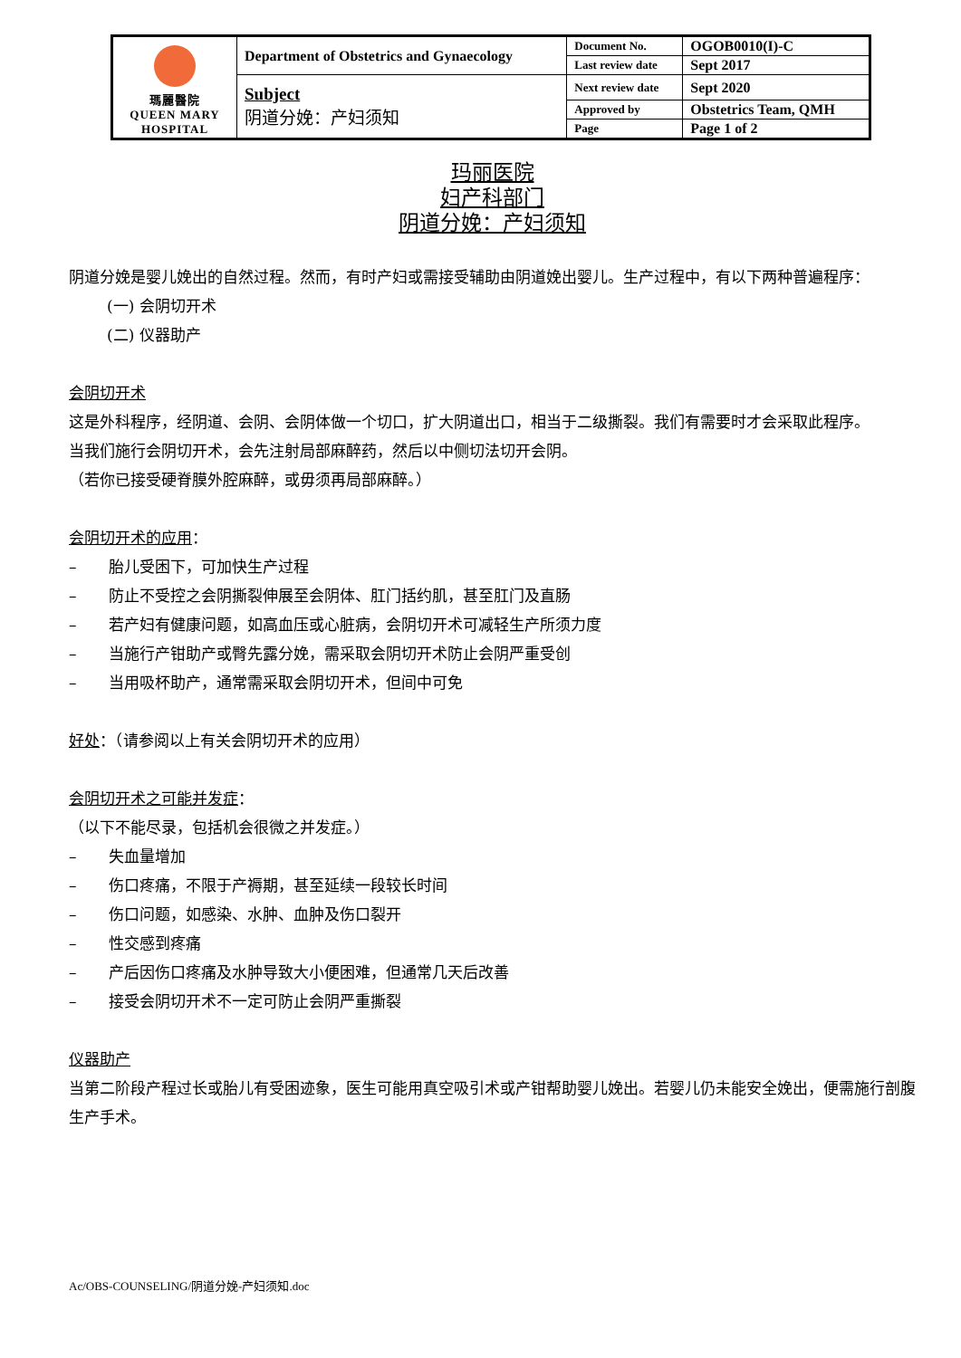| 瑪麗醫院 QUEEN MARY HOSPITAL | Department of Obstetrics and Gynaecology | Document No. | OGOB0010(I)-C |
| | | Last review date | Sept 2017 |
| | Subject 阴道分娩：产妇须知 | Next review date | Sept 2020 |
| | | Approved by | Obstetrics Team, QMH |
| | | Page | Page 1 of 2 |
玛丽医院
妇产科部门
阴道分娩：产妇须知
阴道分娩是婴儿娩出的自然过程。然而，有时产妇或需接受辅助由阴道娩出婴儿。生产过程中，有以下两种普遍程序：
(一) 会阴切开术
(二) 仪器助产
会阴切开术
这是外科程序，经阴道、会阴、会阴体做一个切口，扩大阴道出口，相当于二级撕裂。我们有需要时才会采取此程序。
当我们施行会阴切开术，会先注射局部麻醉药，然后以中侧切法切开会阴。
（若你已接受硬脊膜外腔麻醉，或毋须再局部麻醉。）
会阴切开术的应用：
– 胎儿受困下，可加快生产过程
– 防止不受控之会阴撕裂伸展至会阴体、肛门括约肌，甚至肛门及直肠
– 若产妇有健康问题，如高血压或心脏病，会阴切开术可减轻生产所须力度
– 当施行产钳助产或臀先露分娩，需采取会阴切开术防止会阴严重受创
– 当用吸杯助产，通常需采取会阴切开术，但间中可免
好处：（请参阅以上有关会阴切开术的应用）
会阴切开术之可能并发症：
（以下不能尽录，包括机会很微之并发症。）
– 失血量增加
– 伤口疼痛，不限于产褥期，甚至延续一段较长时间
– 伤口问题，如感染、水肿、血肿及伤口裂开
– 性交感到疼痛
– 产后因伤口疼痛及水肿导致大小便困难，但通常几天后改善
– 接受会阴切开术不一定可防止会阴严重撕裂
仪器助产
当第二阶段产程过长或胎儿有受困迹象，医生可能用真空吸引术或产钳帮助婴儿娩出。若婴儿仍未能安全娩出，便需施行剖腹生产手术。
Ac/OBS-COUNSELING/阴道分娩-产妇须知.doc